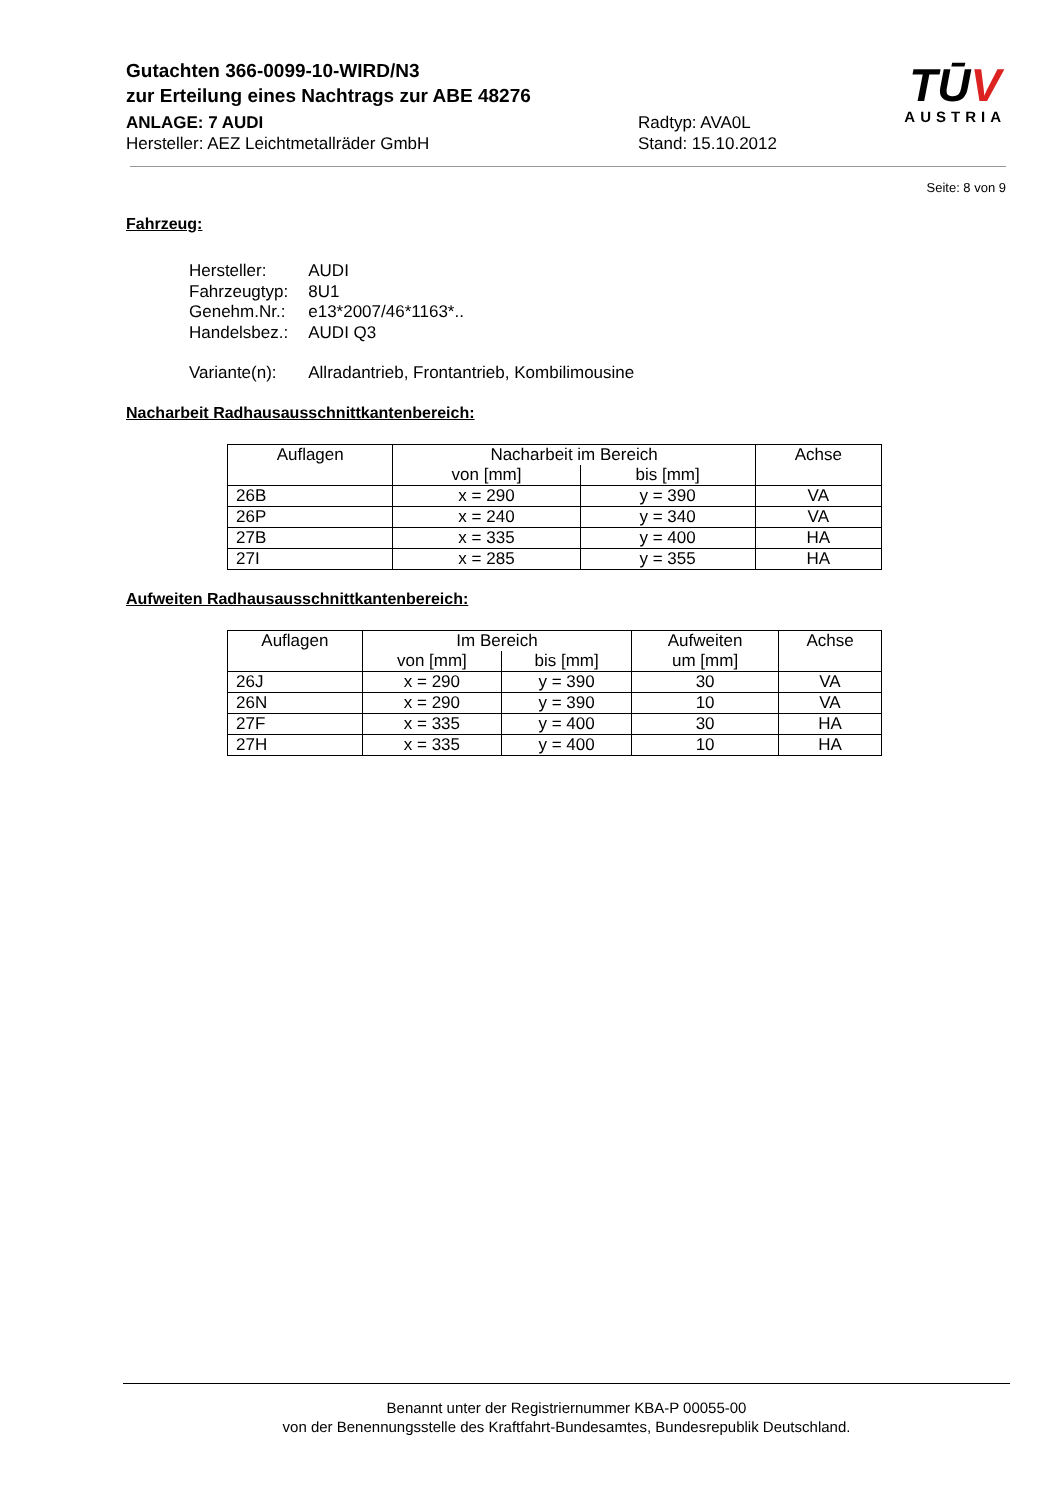Gutachten 366-0099-10-WIRD/N3
zur Erteilung eines Nachtrags zur ABE 48276
ANLAGE: 7 AUDI Radtyp: AVA0L
Hersteller: AEZ Leichtmetallräder GmbH Stand: 15.10.2012
TŪV
AUSTRIA
Seite: 8 von 9
Fahrzeug:
| Hersteller: | AUDI |
| Fahrzeugtyp: | 8U1 |
| Genehm.Nr.: | e13*2007/46*1163*.. |
| Handelsbez.: | AUDI Q3 |
| Variante(n): | Allradantrieb, Frontantrieb, Kombilimousine |
Nacharbeit Radhausausschnittkantenbereich:
| Auflagen | Nacharbeit im Bereich | | Achse |
| --- | --- | --- | --- |
| | von [mm] | bis [mm] | |
| 26B | x = 290 | y = 390 | VA |
| 26P | x = 240 | y = 340 | VA |
| 27B | x = 335 | y = 400 | HA |
| 27I | x = 285 | y = 355 | HA |
Aufweiten Radhausausschnittkantenbereich:
| Auflagen | Im Bereich | | Aufweiten | Achse |
| --- | --- | --- | --- | --- |
| | von [mm] | bis [mm] | um [mm] | |
| 26J | x = 290 | y = 390 | 30 | VA |
| 26N | x = 290 | y = 390 | 10 | VA |
| 27F | x = 335 | y = 400 | 30 | HA |
| 27H | x = 335 | y = 400 | 10 | HA |
Benannt unter der Registriernummer KBA-P 00055-00
von der Benennungsstelle des Kraftfahrt-Bundesamtes, Bundesrepublik Deutschland.